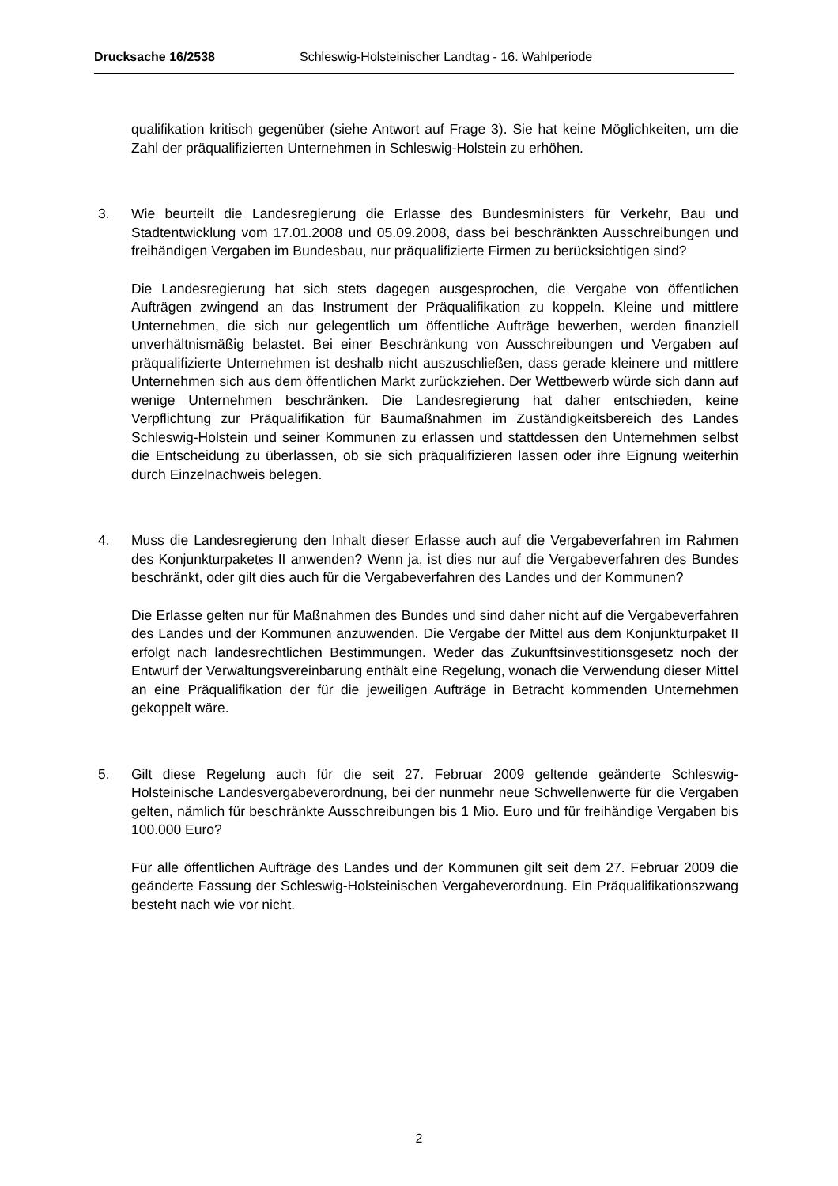Drucksache 16/2538 Schleswig-Holsteinischer Landtag - 16. Wahlperiode
qualifikation kritisch gegenüber (siehe Antwort auf Frage 3). Sie hat keine Möglichkeiten, um die Zahl der präqualifizierten Unternehmen in Schleswig-Holstein zu erhöhen.
3. Wie beurteilt die Landesregierung die Erlasse des Bundesministers für Verkehr, Bau und Stadtentwicklung vom 17.01.2008 und 05.09.2008, dass bei beschränkten Ausschreibungen und freihändigen Vergaben im Bundesbau, nur präqualifizierte Firmen zu berücksichtigen sind?
Die Landesregierung hat sich stets dagegen ausgesprochen, die Vergabe von öffentlichen Aufträgen zwingend an das Instrument der Präqualifikation zu koppeln. Kleine und mittlere Unternehmen, die sich nur gelegentlich um öffentliche Aufträge bewerben, werden finanziell unverhältnismäßig belastet. Bei einer Beschränkung von Ausschreibungen und Vergaben auf präqualifizierte Unternehmen ist deshalb nicht auszuschließen, dass gerade kleinere und mittlere Unternehmen sich aus dem öffentlichen Markt zurückziehen. Der Wettbewerb würde sich dann auf wenige Unternehmen beschränken. Die Landesregierung hat daher entschieden, keine Verpflichtung zur Präqualifikation für Baumaßnahmen im Zuständigkeitsbereich des Landes Schleswig-Holstein und seiner Kommunen zu erlassen und stattdessen den Unternehmen selbst die Entscheidung zu überlassen, ob sie sich präqualifizieren lassen oder ihre Eignung weiterhin durch Einzelnachweis belegen.
4. Muss die Landesregierung den Inhalt dieser Erlasse auch auf die Vergabeverfahren im Rahmen des Konjunkturpaketes II anwenden? Wenn ja, ist dies nur auf die Vergabeverfahren des Bundes beschränkt, oder gilt dies auch für die Vergabeverfahren des Landes und der Kommunen?
Die Erlasse gelten nur für Maßnahmen des Bundes und sind daher nicht auf die Vergabeverfahren des Landes und der Kommunen anzuwenden. Die Vergabe der Mittel aus dem Konjunkturpaket II erfolgt nach landesrechtlichen Bestimmungen. Weder das Zukunftsinvestitionsgesetz noch der Entwurf der Verwaltungsvereinbarung enthält eine Regelung, wonach die Verwendung dieser Mittel an eine Präqualifikation der für die jeweiligen Aufträge in Betracht kommenden Unternehmen gekoppelt wäre.
5. Gilt diese Regelung auch für die seit 27. Februar 2009 geltende geänderte Schleswig-Holsteinische Landesvergabeverordnung, bei der nunmehr neue Schwellenwerte für die Vergaben gelten, nämlich für beschränkte Ausschreibungen bis 1 Mio. Euro und für freihändige Vergaben bis 100.000 Euro?
Für alle öffentlichen Aufträge des Landes und der Kommunen gilt seit dem 27. Februar 2009 die geänderte Fassung der Schleswig-Holsteinischen Vergabeverordnung. Ein Präqualifikationszwang besteht nach wie vor nicht.
2